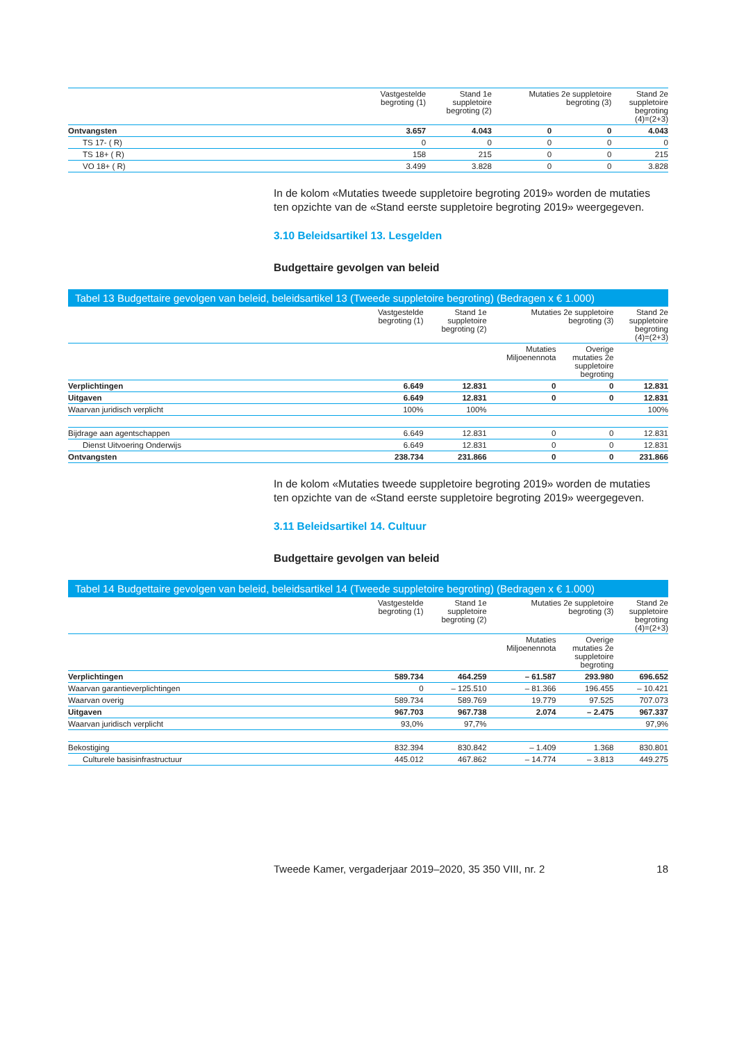| | Vastgestelde begroting (1) | Stand 1e suppletoire begroting (2) | Mutaties 2e suppletoire begroting (3) | | Stand 2e suppletoire begroting (4)=(2+3) |
| --- | --- | --- | --- | --- | --- |
| Ontvangsten | 3.657 | 4.043 | 0 | 0 | 4.043 |
| TS 17- ( R) | 0 | 0 | 0 | 0 | 0 |
| TS 18+ ( R) | 158 | 215 | 0 | 0 | 215 |
| VO 18+ ( R) | 3.499 | 3.828 | 0 | 0 | 3.828 |
In de kolom «Mutaties tweede suppletoire begroting 2019» worden de mutaties ten opzichte van de «Stand eerste suppletoire begroting 2019» weergegeven.
3.10 Beleidsartikel 13. Lesgelden
Budgettaire gevolgen van beleid
Tabel 13 Budgettaire gevolgen van beleid, beleidsartikel 13 (Tweede suppletoire begroting) (Bedragen x € 1.000)
| | Vastgestelde begroting (1) | Stand 1e suppletoire begroting (2) | Mutaties 2e suppletoire begroting (3) | | Stand 2e suppletoire begroting (4)=(2+3) |
| --- | --- | --- | --- | --- | --- |
| | | | Mutaties Miljoenennota | Overige mutaties 2e suppletoire begroting | |
| Verplichtingen | 6.649 | 12.831 | 0 | 0 | 12.831 |
| Uitgaven | 6.649 | 12.831 | 0 | 0 | 12.831 |
| Waarvan juridisch verplicht | 100% | 100% | | | 100% |
| Bijdrage aan agentschappen | 6.649 | 12.831 | 0 | 0 | 12.831 |
| Dienst Uitvoering Onderwijs | 6.649 | 12.831 | 0 | 0 | 12.831 |
| Ontvangsten | 238.734 | 231.866 | 0 | 0 | 231.866 |
In de kolom «Mutaties tweede suppletoire begroting 2019» worden de mutaties ten opzichte van de «Stand eerste suppletoire begroting 2019» weergegeven.
3.11 Beleidsartikel 14. Cultuur
Budgettaire gevolgen van beleid
Tabel 14 Budgettaire gevolgen van beleid, beleidsartikel 14 (Tweede suppletoire begroting) (Bedragen x € 1.000)
| | Vastgestelde begroting (1) | Stand 1e suppletoire begroting (2) | Mutaties 2e suppletoire begroting (3) | | Stand 2e suppletoire begroting (4)=(2+3) |
| --- | --- | --- | --- | --- | --- |
| | | | Mutaties Miljoenennota | Overige mutaties 2e suppletoire begroting | |
| Verplichtingen | 589.734 | 464.259 | – 61.587 | 293.980 | 696.652 |
| Waarvan garantieverplichtingen | 0 | – 125.510 | – 81.366 | 196.455 | – 10.421 |
| Waarvan overig | 589.734 | 589.769 | 19.779 | 97.525 | 707.073 |
| Uitgaven | 967.703 | 967.738 | 2.074 | – 2.475 | 967.337 |
| Waarvan juridisch verplicht | 93,0% | 97,7% | | | 97,9% |
| Bekostiging | 832.394 | 830.842 | – 1.409 | 1.368 | 830.801 |
| Culturele basisinfrastructuur | 445.012 | 467.862 | – 14.774 | – 3.813 | 449.275 |
Tweede Kamer, vergaderjaar 2019–2020, 35 350 VIII, nr. 2 18